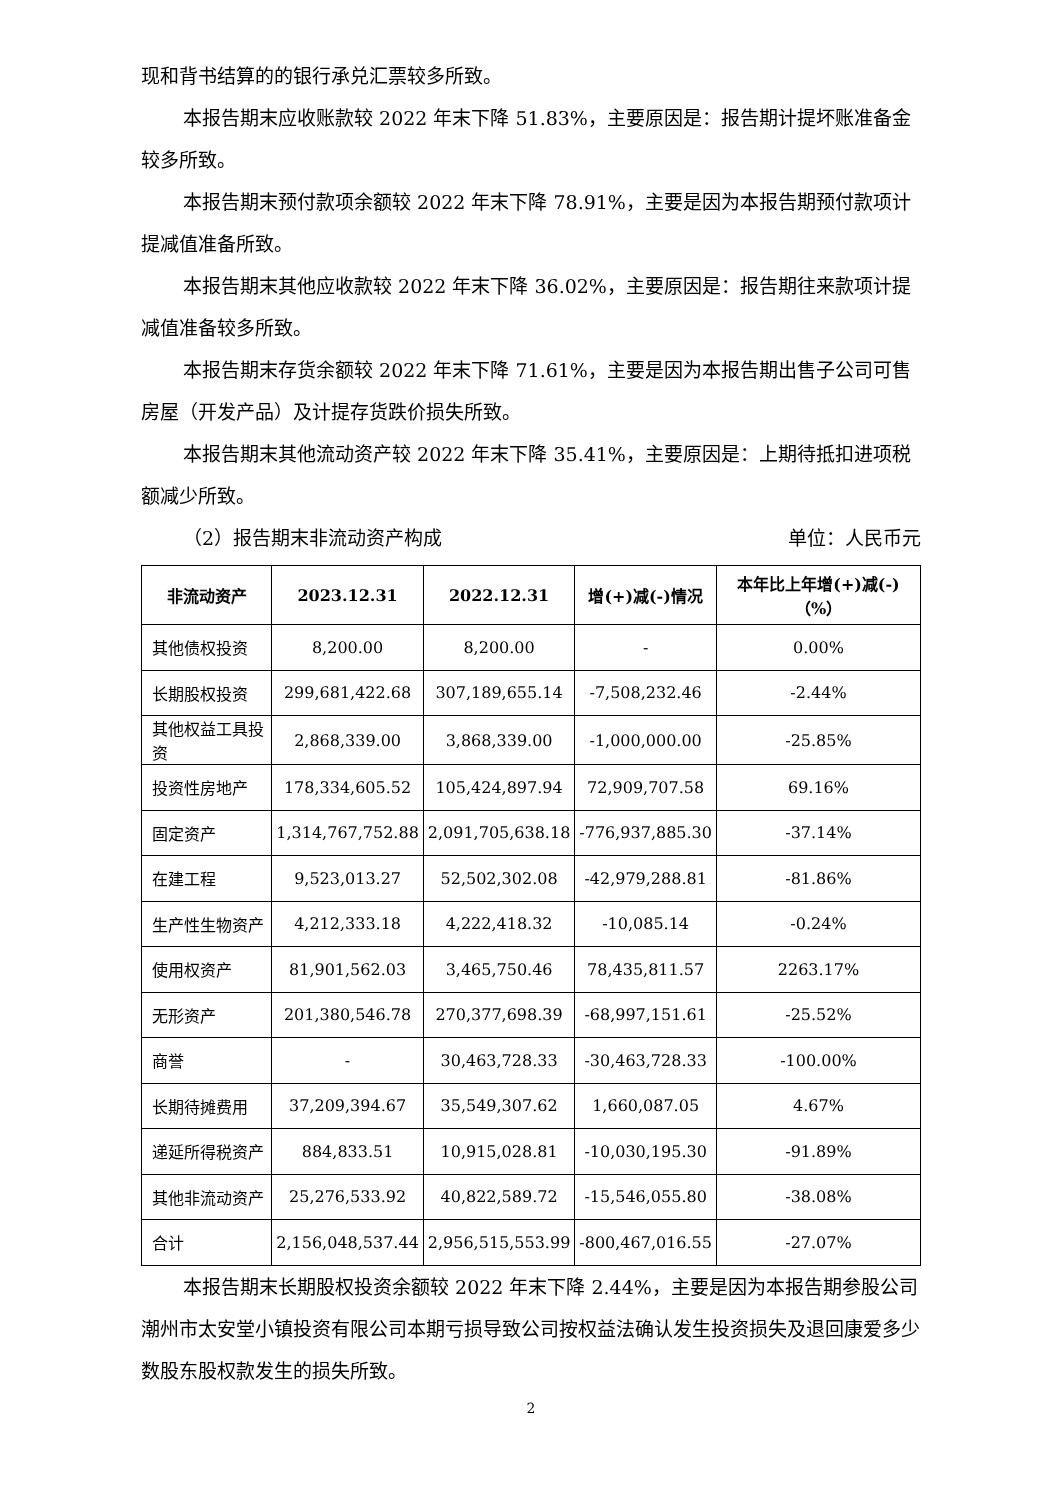现和背书结算的的银行承兑汇票较多所致。
本报告期末应收账款较 2022 年末下降 51.83%，主要原因是：报告期计提坏账准备金较多所致。
本报告期末预付款项余额较 2022 年末下降 78.91%，主要是因为本报告期预付款项计提减值准备所致。
本报告期末其他应收款较 2022 年末下降 36.02%，主要原因是：报告期往来款项计提减值准备较多所致。
本报告期末存货余额较 2022 年末下降 71.61%，主要是因为本报告期出售子公司可售房屋（开发产品）及计提存货跌价损失所致。
本报告期末其他流动资产较 2022 年末下降 35.41%，主要原因是：上期待抵扣进项税额减少所致。
（2）报告期末非流动资产构成 单位：人民币元
| 非流动资产 | 2023.12.31 | 2022.12.31 | 增(+)减(-)情况 | 本年比上年增(+)减(-)（%） |
| --- | --- | --- | --- | --- |
| 其他债权投资 | 8,200.00 | 8,200.00 | - | 0.00% |
| 长期股权投资 | 299,681,422.68 | 307,189,655.14 | -7,508,232.46 | -2.44% |
| 其他权益工具投资 | 2,868,339.00 | 3,868,339.00 | -1,000,000.00 | -25.85% |
| 投资性房地产 | 178,334,605.52 | 105,424,897.94 | 72,909,707.58 | 69.16% |
| 固定资产 | 1,314,767,752.88 | 2,091,705,638.18 | -776,937,885.30 | -37.14% |
| 在建工程 | 9,523,013.27 | 52,502,302.08 | -42,979,288.81 | -81.86% |
| 生产性生物资产 | 4,212,333.18 | 4,222,418.32 | -10,085.14 | -0.24% |
| 使用权资产 | 81,901,562.03 | 3,465,750.46 | 78,435,811.57 | 2263.17% |
| 无形资产 | 201,380,546.78 | 270,377,698.39 | -68,997,151.61 | -25.52% |
| 商誉 | - | 30,463,728.33 | -30,463,728.33 | -100.00% |
| 长期待摊费用 | 37,209,394.67 | 35,549,307.62 | 1,660,087.05 | 4.67% |
| 递延所得税资产 | 884,833.51 | 10,915,028.81 | -10,030,195.30 | -91.89% |
| 其他非流动资产 | 25,276,533.92 | 40,822,589.72 | -15,546,055.80 | -38.08% |
| 合计 | 2,156,048,537.44 | 2,956,515,553.99 | -800,467,016.55 | -27.07% |
本报告期末长期股权投资余额较 2022 年末下降 2.44%，主要是因为本报告期参股公司潮州市太安堂小镇投资有限公司本期亏损导致公司按权益法确认发生投资损失及退回康爱多少数股东股权款发生的损失所致。
2